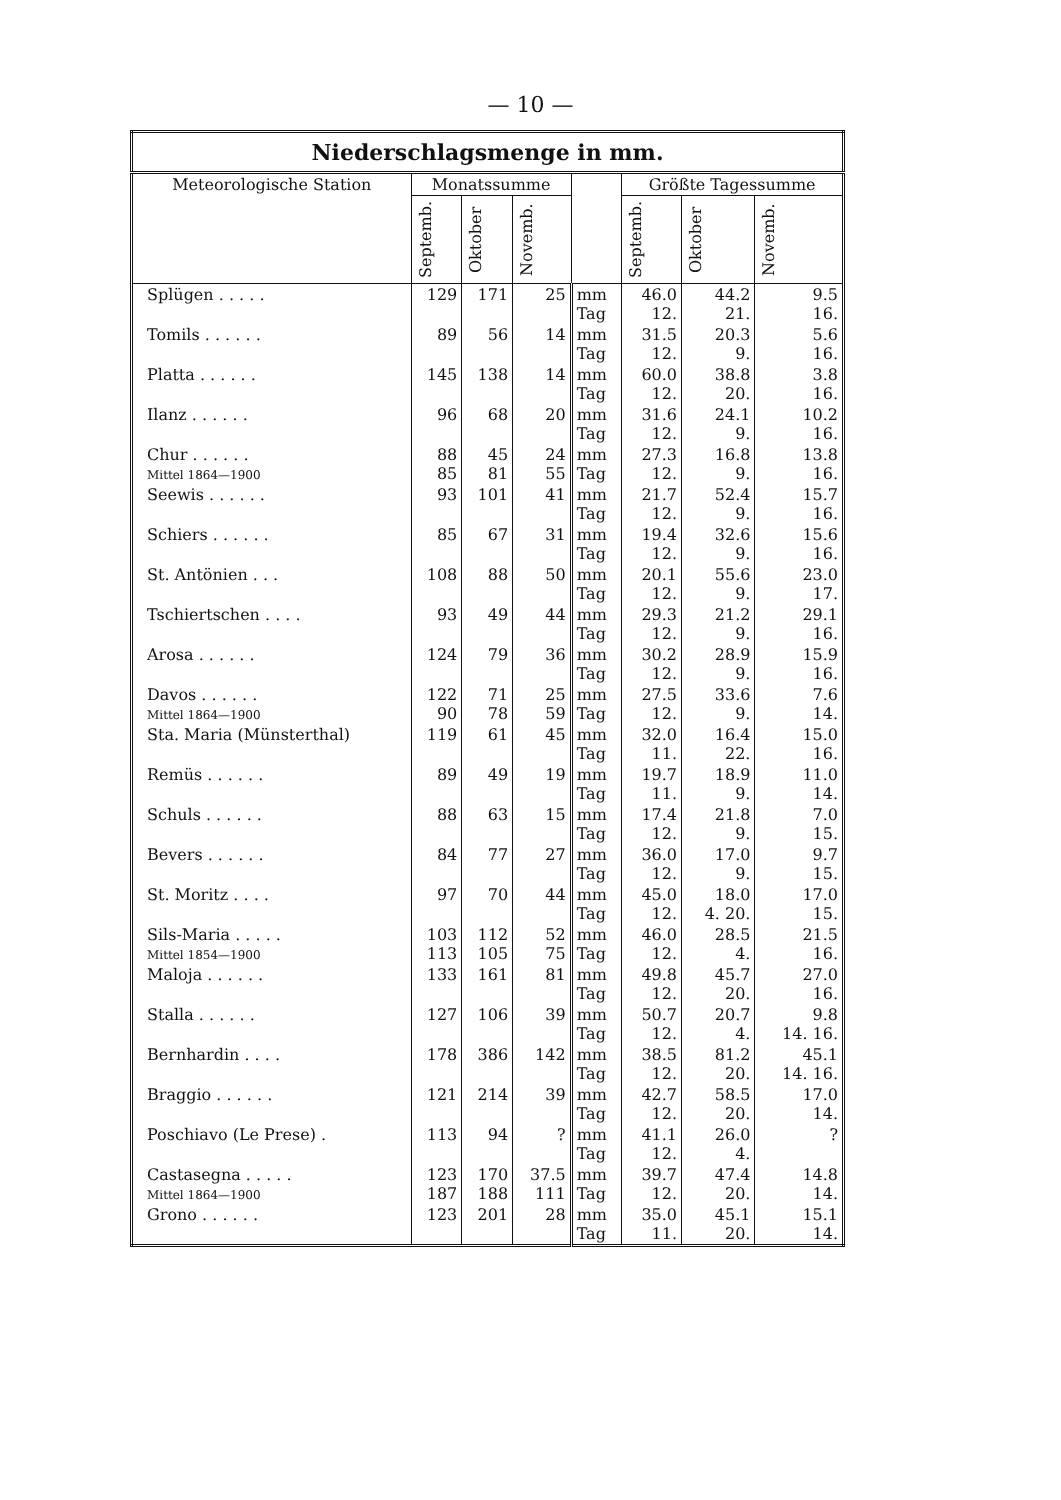— 10 —
| Niederschlagsmenge in mm. | | | | | | | |
| --- | --- | --- | --- | --- | --- | --- | --- |
| Meteorologische Station | Monatssumme | | | | Größte Tagessumme | | |
| | Septemb. | Oktober | Novemb. | | Septemb. | Oktober | Novemb. |
| Splügen . . . . . | 129 | 171 | 25 | mm Tag | 46.0 12. | 44.2 21. | 9.5 16. |
| Tomils . . . . . . | 89 | 56 | 14 | mm Tag | 31.5 12. | 20.3 9. | 5.6 16. |
| Platta . . . . . . | 145 | 138 | 14 | mm Tag | 60.0 12. | 38.8 20. | 3.8 16. |
| Ilanz . . . . . . | 96 | 68 | 20 | mm Tag | 31.6 12. | 24.1 9. | 10.2 16. |
| Chur . . . . . . Mittel 1864—1900 | 88 85 | 45 81 | 24 55 | mm Tag | 27.3 12. | 16.8 9. | 13.8 16. |
| Seewis . . . . . . | 93 | 101 | 41 | mm Tag | 21.7 12. | 52.4 9. | 15.7 16. |
| Schiers . . . . . . | 85 | 67 | 31 | mm Tag | 19.4 12. | 32.6 9. | 15.6 16. |
| St. Antönien . . . | 108 | 88 | 50 | mm Tag | 20.1 12. | 55.6 9. | 23.0 17. |
| Tschiertschen . . . . | 93 | 49 | 44 | mm Tag | 29.3 12. | 21.2 9. | 29.1 16. |
| Arosa . . . . . . | 124 | 79 | 36 | mm Tag | 30.2 12. | 28.9 9. | 15.9 16. |
| Davos . . . . . . Mittel 1864—1900 | 122 90 | 71 78 | 25 59 | mm Tag | 27.5 12. | 33.6 9. | 7.6 14. |
| Sta. Maria (Münsterthal) | 119 | 61 | 45 | mm Tag | 32.0 11. | 16.4 22. | 15.0 16. |
| Remüs . . . . . . | 89 | 49 | 19 | mm Tag | 19.7 11. | 18.9 9. | 11.0 14. |
| Schuls . . . . . . | 88 | 63 | 15 | mm Tag | 17.4 12. | 21.8 9. | 7.0 15. |
| Bevers . . . . . . | 84 | 77 | 27 | mm Tag | 36.0 12. | 17.0 9. | 9.7 15. |
| St. Moritz . . . . | 97 | 70 | 44 | mm Tag | 45.0 12. | 18.0 4. 20. | 17.0 15. |
| Sils-Maria . . . . . Mittel 1854—1900 | 103 113 | 112 105 | 52 75 | mm Tag | 46.0 12. | 28.5 4. | 21.5 16. |
| Maloja . . . . . . | 133 | 161 | 81 | mm Tag | 49.8 12. | 45.7 20. | 27.0 16. |
| Stalla . . . . . . | 127 | 106 | 39 | mm Tag | 50.7 12. | 20.7 4. | 9.8 14. 16. |
| Bernhardin . . . . | 178 | 386 | 142 | mm Tag | 38.5 12. | 81.2 20. | 45.1 14. 16. |
| Braggio . . . . . . | 121 | 214 | 39 | mm Tag | 42.7 12. | 58.5 20. | 17.0 14. |
| Poschiavo (Le Prese) . | 113 | 94 | ? | mm Tag | 41.1 12. | 26.0 4. | ? |
| Castasegna . . . . . Mittel 1864—1900 | 123 187 | 170 188 | 37.5 111 | mm Tag | 39.7 12. | 47.4 20. | 14.8 14. |
| Grono . . . . . . | 123 | 201 | 28 | mm Tag | 35.0 11. | 45.1 20. | 15.1 14. |